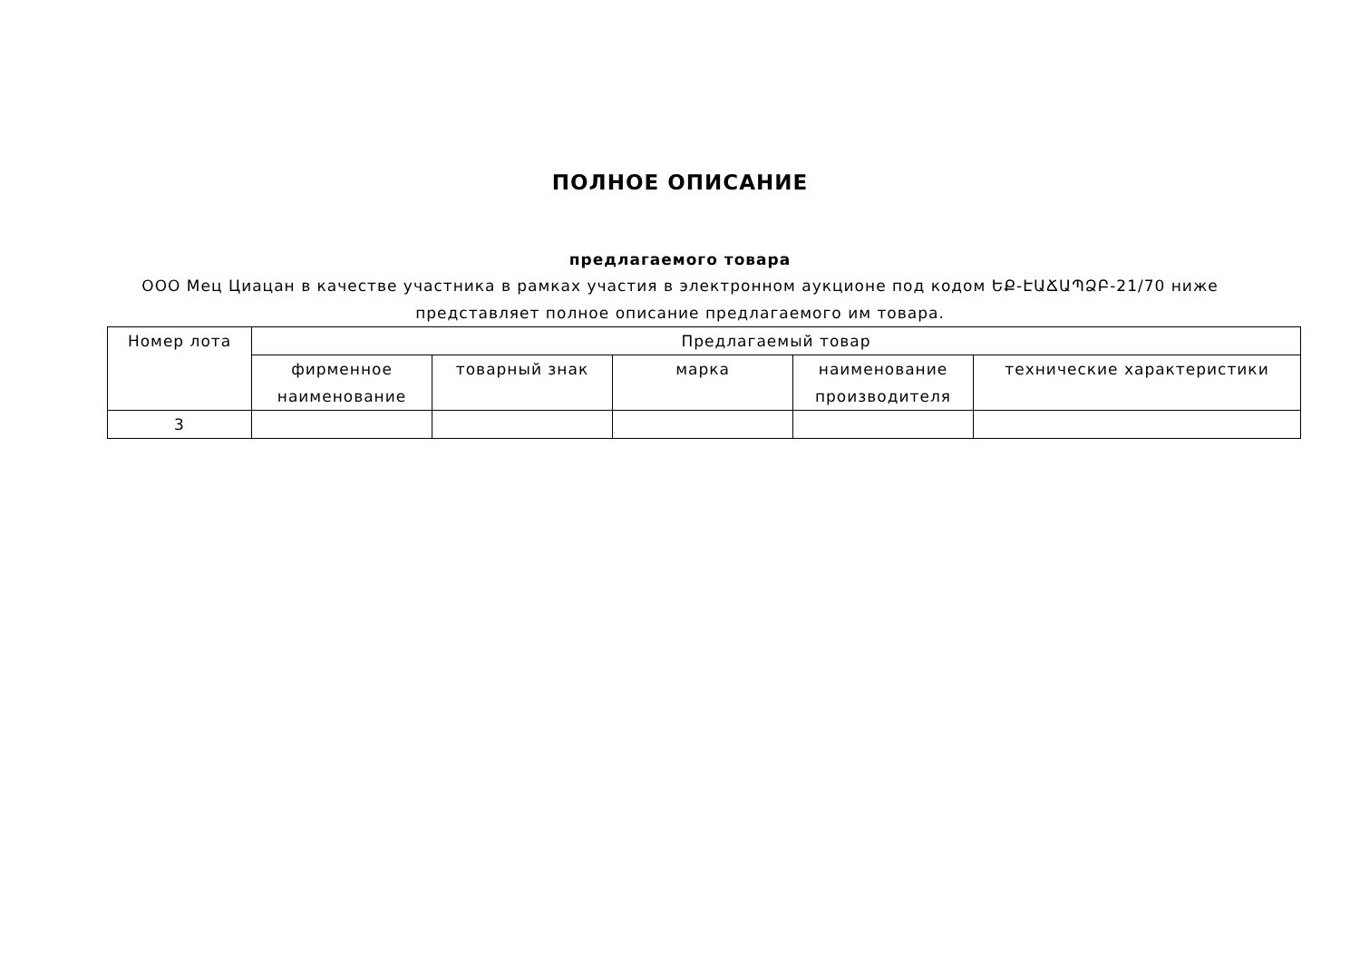ПОЛНОЕ ОПИСАНИЕ
предлагаемого товара
ООО Мец Циацан в качестве участника в рамках участия в электронном аукционе под кодом ԵՔ-ԷԱՃԱՊՁԲ-21/70 ниже представляет полное описание предлагаемого им товара.
| Номер лота | Предлагаемый товар | | | | |
| --- | --- | --- | --- | --- | --- |
| | фирменное наименование | товарный знак | марка | наименование производителя | технические характеристики |
| 3 | | | | | |